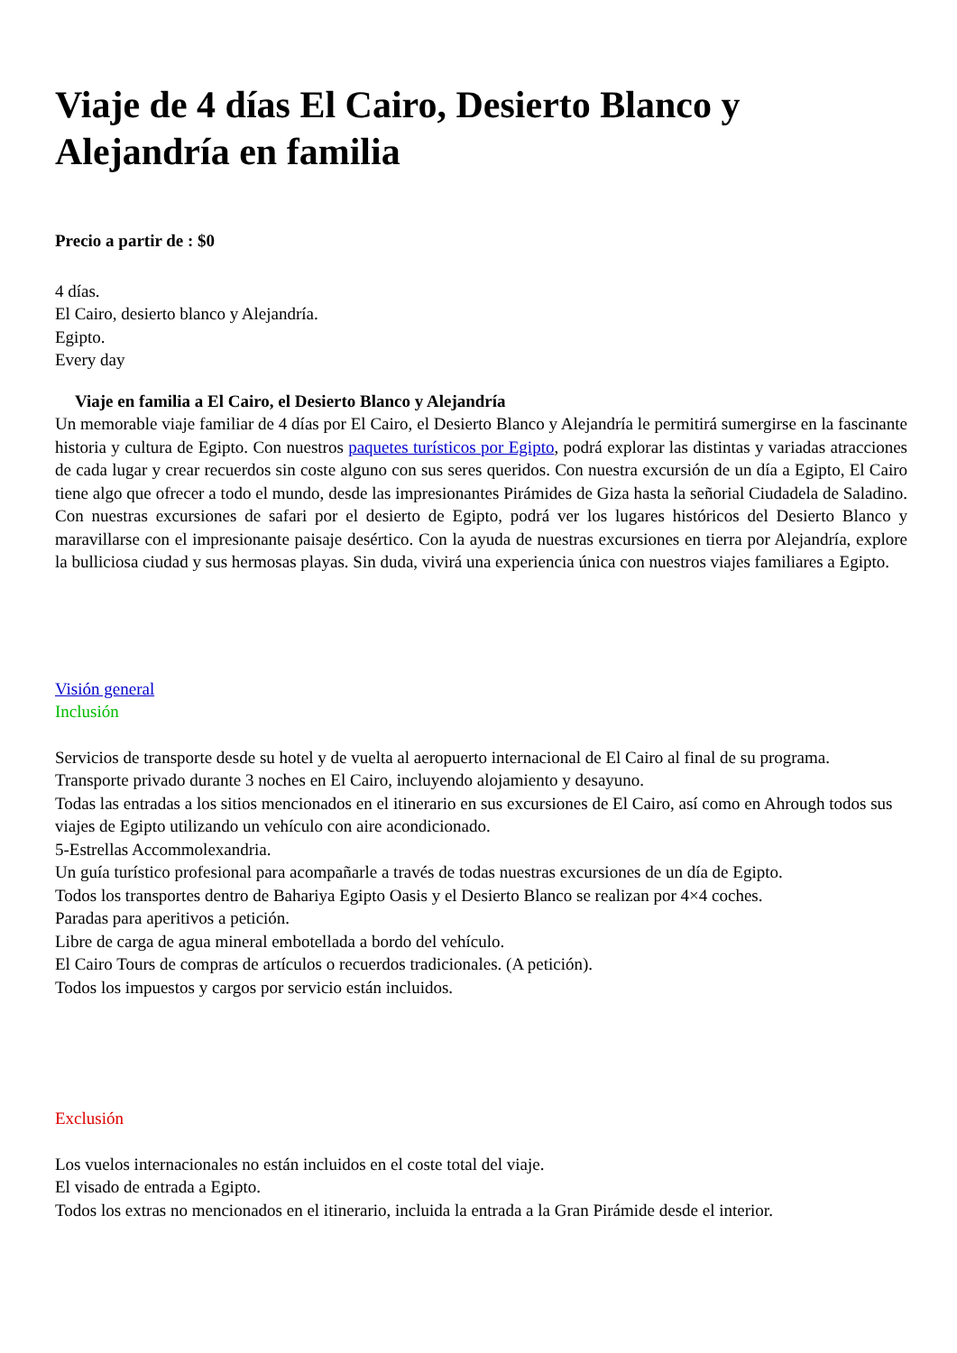Viaje de 4 días El Cairo, Desierto Blanco y Alejandría en familia
Precio a partir de : $0
4 días.
El Cairo, desierto blanco y Alejandría.
Egipto.
Every day
Viaje en familia a El Cairo, el Desierto Blanco y Alejandría
Un memorable viaje familiar de 4 días por El Cairo, el Desierto Blanco y Alejandría le permitirá sumergirse en la fascinante historia y cultura de Egipto. Con nuestros paquetes turísticos por Egipto, podrá explorar las distintas y variadas atracciones de cada lugar y crear recuerdos sin coste alguno con sus seres queridos. Con nuestra excursión de un día a Egipto, El Cairo tiene algo que ofrecer a todo el mundo, desde las impresionantes Pirámides de Giza hasta la señorial Ciudadela de Saladino. Con nuestras excursiones de safari por el desierto de Egipto, podrá ver los lugares históricos del Desierto Blanco y maravillarse con el impresionante paisaje desértico. Con la ayuda de nuestras excursiones en tierra por Alejandría, explore la bulliciosa ciudad y sus hermosas playas. Sin duda, vivirá una experiencia única con nuestros viajes familiares a Egipto.
Visión general
Inclusión
Servicios de transporte desde su hotel y de vuelta al aeropuerto internacional de El Cairo al final de su programa.
Transporte privado durante 3 noches en El Cairo, incluyendo alojamiento y desayuno.
Todas las entradas a los sitios mencionados en el itinerario en sus excursiones de El Cairo, así como en Ahrough todos sus viajes de Egipto utilizando un vehículo con aire acondicionado.
5-Estrellas Accommolexandria.
Un guía turístico profesional para acompañarle a través de todas nuestras excursiones de un día de Egipto.
Todos los transportes dentro de Bahariya Egipto Oasis y el Desierto Blanco se realizan por 4×4 coches.
Paradas para aperitivos a petición.
Libre de carga de agua mineral embotellada a bordo del vehículo.
El Cairo Tours de compras de artículos o recuerdos tradicionales. (A petición).
Todos los impuestos y cargos por servicio están incluidos.
Exclusión
Los vuelos internacionales no están incluidos en el coste total del viaje.
El visado de entrada a Egipto.
Todos los extras no mencionados en el itinerario, incluida la entrada a la Gran Pirámide desde el interior.